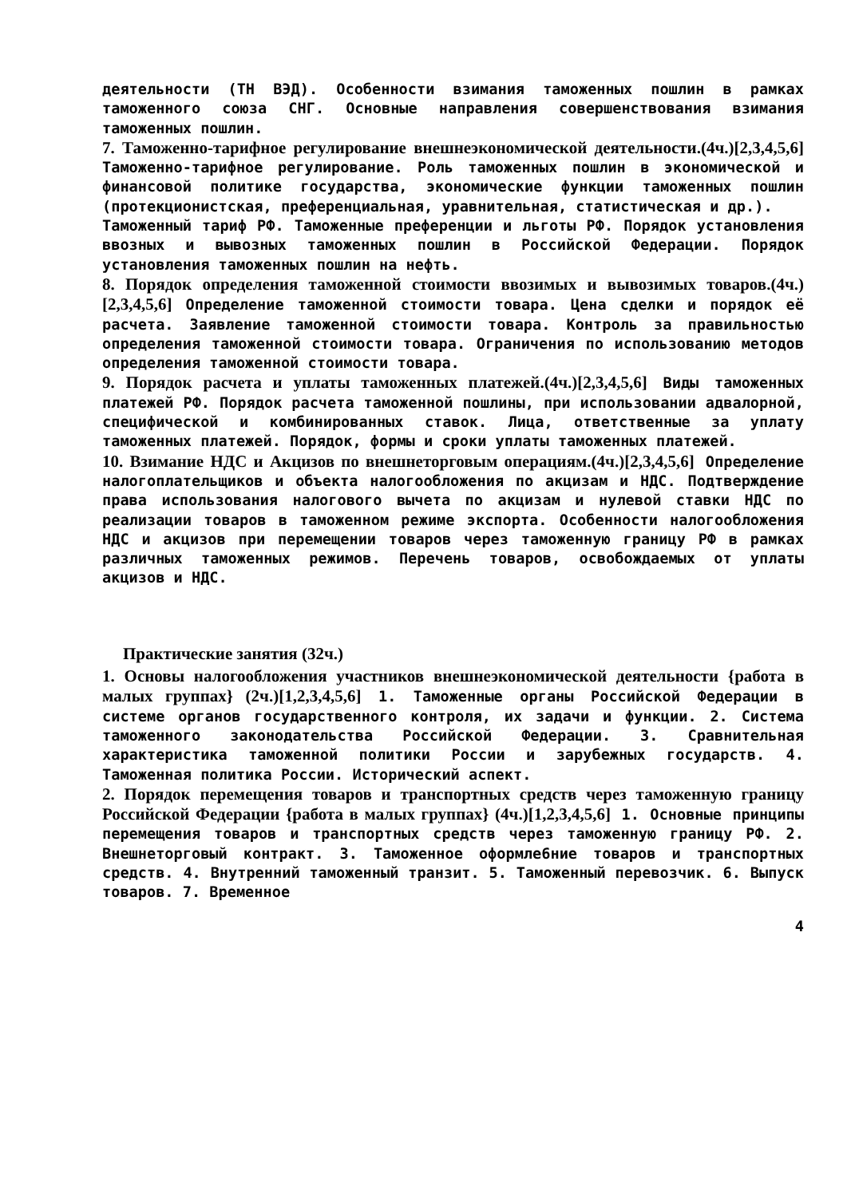деятельности (ТН ВЭД). Особенности взимания таможенных пошлин в рамках таможенного союза СНГ. Основные направления совершенствования взимания таможенных пошлин.
7. Таможенно-тарифное регулирование внешнеэкономической деятельности.(4ч.)[2,3,4,5,6] Таможенно-тарифное регулирование. Роль таможенных пошлин в экономической и финансовой политике государства, экономические функции таможенных пошлин (протекционистская, преференциальная, уравнительная, статистическая и др.).
Таможенный тариф РФ. Таможенные преференции и льготы РФ. Порядок установления ввозных и вывозных таможенных пошлин в Российской Федерации. Порядок установления таможенных пошлин на нефть.
8. Порядок определения таможенной стоимости ввозимых и вывозимых товаров.(4ч.)[2,3,4,5,6] Определение таможенной стоимости товара. Цена сделки и порядок её расчета. Заявление таможенной стоимости товара. Контроль за правильностью определения таможенной стоимости товара. Ограничения по использованию методов определения таможенной стоимости товара.
9. Порядок расчета и уплаты таможенных платежей.(4ч.)[2,3,4,5,6] Виды таможенных платежей РФ. Порядок расчета таможенной пошлины, при использовании адвалорной, специфической и комбинированных ставок. Лица, ответственные за уплату таможенных платежей. Порядок, формы и сроки уплаты таможенных платежей.
10. Взимание НДС и Акцизов по внешнеторговым операциям.(4ч.)[2,3,4,5,6] Определение налогоплательщиков и объекта налогообложения по акцизам и НДС. Подтверждение права использования налогового вычета по акцизам и нулевой ставки НДС по реализации товаров в таможенном режиме экспорта. Особенности налогообложения НДС и акцизов при перемещении товаров через таможенную границу РФ в рамках различных таможенных режимов. Перечень товаров, освобождаемых от уплаты акцизов и НДС.
Практические занятия (32ч.)
1. Основы налогообложения участников внешнеэкономической деятельности {работа в малых группах} (2ч.)[1,2,3,4,5,6] 1. Таможенные органы Российской Федерации в системе органов государственного контроля, их задачи и функции. 2. Система таможенного законодательства Российской Федерации. 3. Сравнительная характеристика таможенной политики России и зарубежных государств. 4. Таможенная политика России. Исторический аспект.
2. Порядок перемещения товаров и транспортных средств через таможенную границу Российской Федерации {работа в малых группах} (4ч.)[1,2,3,4,5,6] 1. Основные принципы перемещения товаров и транспортных средств через таможенную границу РФ. 2. Внешнеторговый контракт. 3. Таможенное оформле6ние товаров и транспортных средств. 4. Внутренний таможенный транзит. 5. Таможенный перевозчик. 6. Выпуск товаров. 7. Временное
4